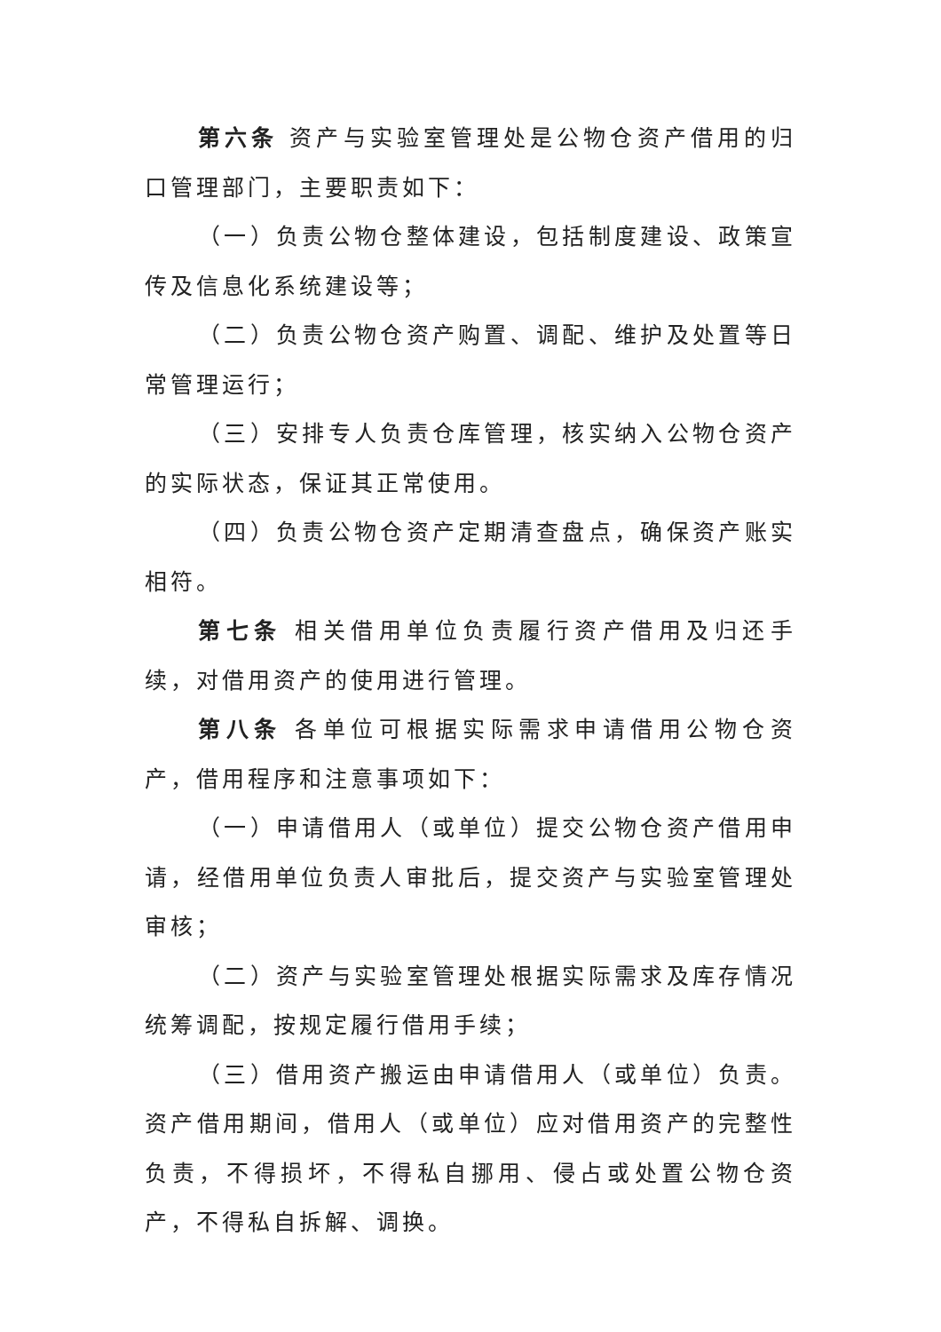第六条 资产与实验室管理处是公物仓资产借用的归口管理部门，主要职责如下：
（一）负责公物仓整体建设，包括制度建设、政策宣传及信息化系统建设等；
（二）负责公物仓资产购置、调配、维护及处置等日常管理运行；
（三）安排专人负责仓库管理，核实纳入公物仓资产的实际状态，保证其正常使用。
（四）负责公物仓资产定期清查盘点，确保资产账实相符。
第七条 相关借用单位负责履行资产借用及归还手续，对借用资产的使用进行管理。
第八条 各单位可根据实际需求申请借用公物仓资产，借用程序和注意事项如下：
（一）申请借用人（或单位）提交公物仓资产借用申请，经借用单位负责人审批后，提交资产与实验室管理处审核；
（二）资产与实验室管理处根据实际需求及库存情况统筹调配，按规定履行借用手续；
（三）借用资产搬运由申请借用人（或单位）负责。资产借用期间，借用人（或单位）应对借用资产的完整性负责，不得损坏，不得私自挪用、侵占或处置公物仓资产，不得私自拆解、调换。